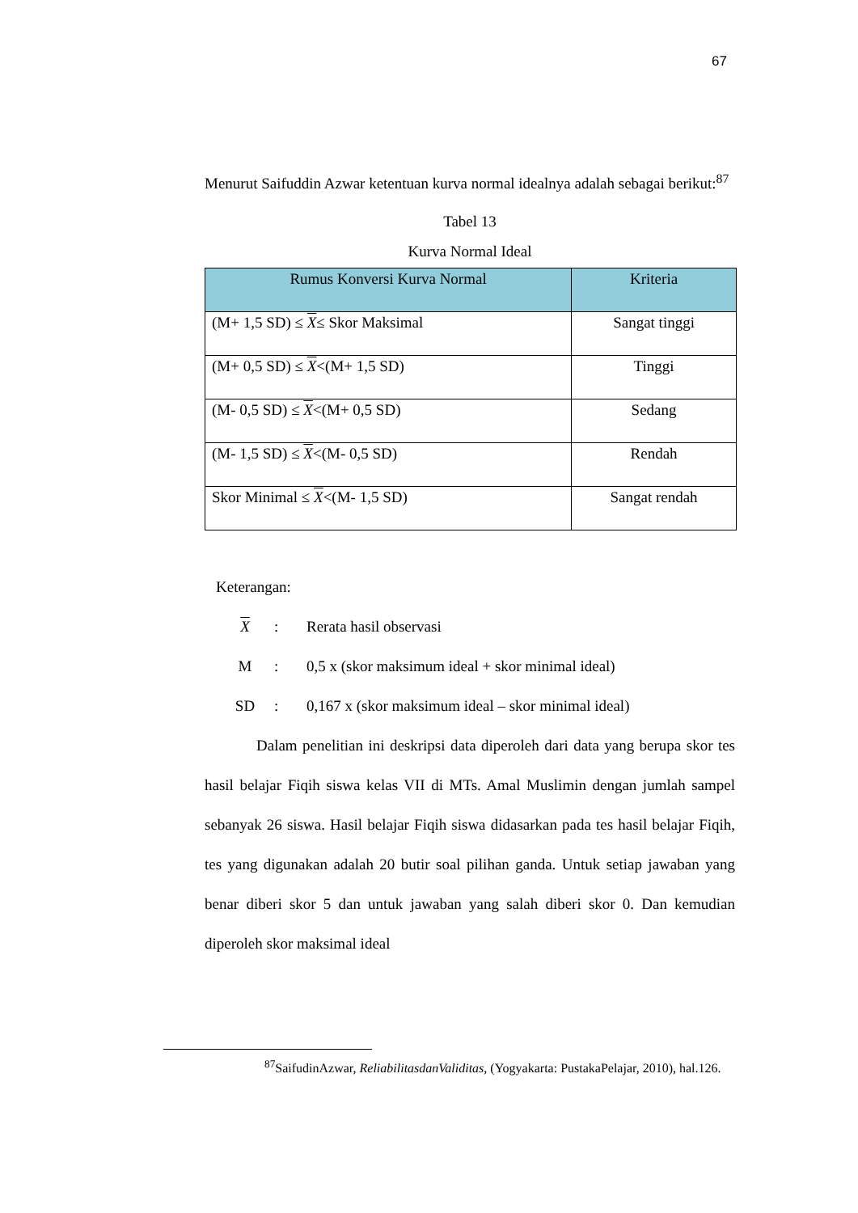67
Menurut Saifuddin Azwar ketentuan kurva normal idealnya adalah sebagai berikut:<sup>87</sup>
Tabel 13
Kurva Normal Ideal
| Rumus Konversi Kurva Normal | Kriteria |
| --- | --- |
| (M+ 1,5 SD) ≤ X ≤ Skor Maksimal | Sangat tinggi |
| (M+ 0,5 SD) ≤ X <(M+ 1,5 SD) | Tinggi |
| (M- 0,5 SD) ≤ X <(M+ 0,5 SD) | Sedang |
| (M- 1,5 SD) ≤ X <(M- 0,5 SD) | Rendah |
| Skor Minimal ≤ X <(M- 1,5 SD) | Sangat rendah |
Keterangan:
X: Rerata hasil observasi
M: 0,5 x (skor maksimum ideal + skor minimal ideal)
SD: 0,167 x (skor maksimum ideal – skor minimal ideal)
Dalam penelitian ini deskripsi data diperoleh dari data yang berupa skor tes hasil belajar Fiqih siswa kelas VII di MTs. Amal Muslimin dengan jumlah sampel sebanyak 26 siswa. Hasil belajar Fiqih siswa didasarkan pada tes hasil belajar Fiqih, tes yang digunakan adalah 20 butir soal pilihan ganda. Untuk setiap jawaban yang benar diberi skor 5 dan untuk jawaban yang salah diberi skor 0. Dan kemudian diperoleh skor maksimal ideal
<sup>87</sup> SaifudinAzwar, ReliabilitasdanValiditas, (Yogyakarta: PustakaPelajar, 2010), hal.126.